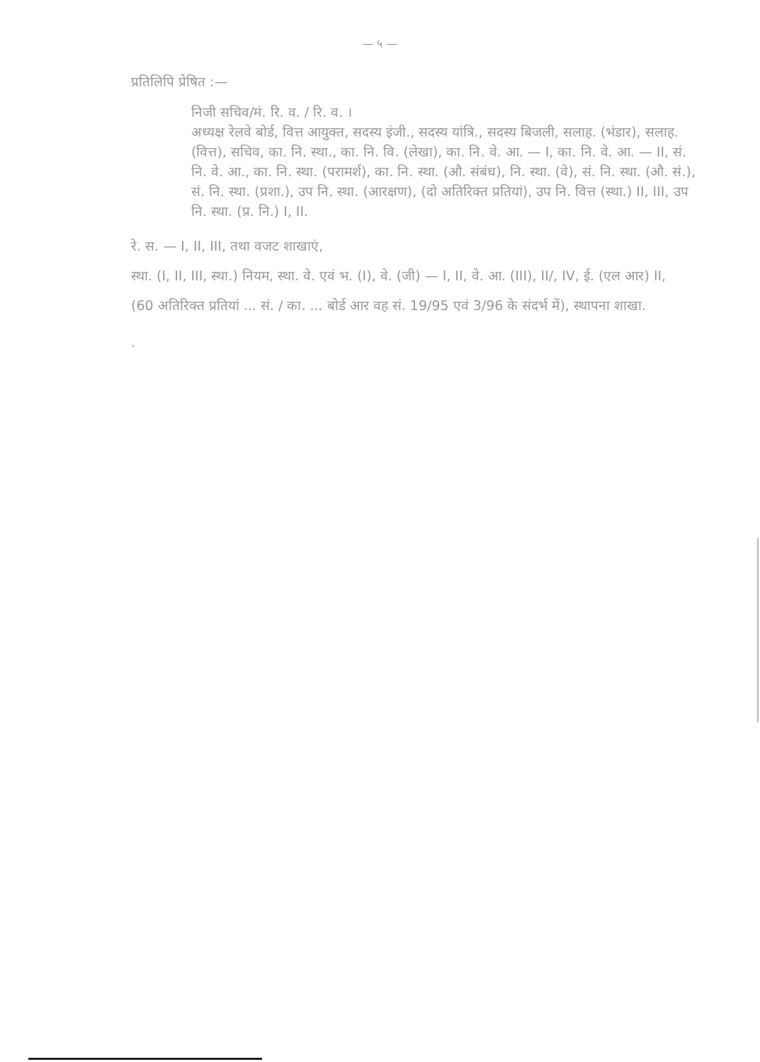— ५ —
प्रतिलिपि प्रेषित :—
निजी सचिव/मं. रि. व. / रि. व. ।
अध्यक्ष रेलवे बोर्ड, वित्त आयुक्त, सदस्य इंजी., सदस्य यांत्रि., सदस्य बिजली, सलाह. (भंडार), सलाह. (वित्त), सचिव, का. नि. स्था., का. नि. वि. (लेखा), का. नि. वे. आ. — I, का. नि. वे. आ. — II, सं. नि. वे. आ., का. नि. स्था. (परामर्श), का. नि. स्था. (औ. संबंध), नि. स्था. (वे), सं. नि. स्था. (औ. सं.), सं. नि. स्था. (प्रशा.), उप नि. स्था. (आरक्षण), (दो अतिरिक्त प्रतियां), उप नि. वित्त (स्था.) II, III, उप नि. स्था. (प्र. नि.) I, II.
रे. स. — I, II, III, तथा वजट शाखाएं,
स्था. (I, II, III, स्था.) नियम, स्था. वे. एवं भ. (I), वे. (जी) — I, II, वे. आ. (III), II/, IV, ई. (एल आर) II, (60 अतिरिक्त प्रतियां ... सं. / का. ... बोर्ड आर वह सं. 19/95 एवं 3/96 के संदर्भ में), स्थापना शाखा.
.